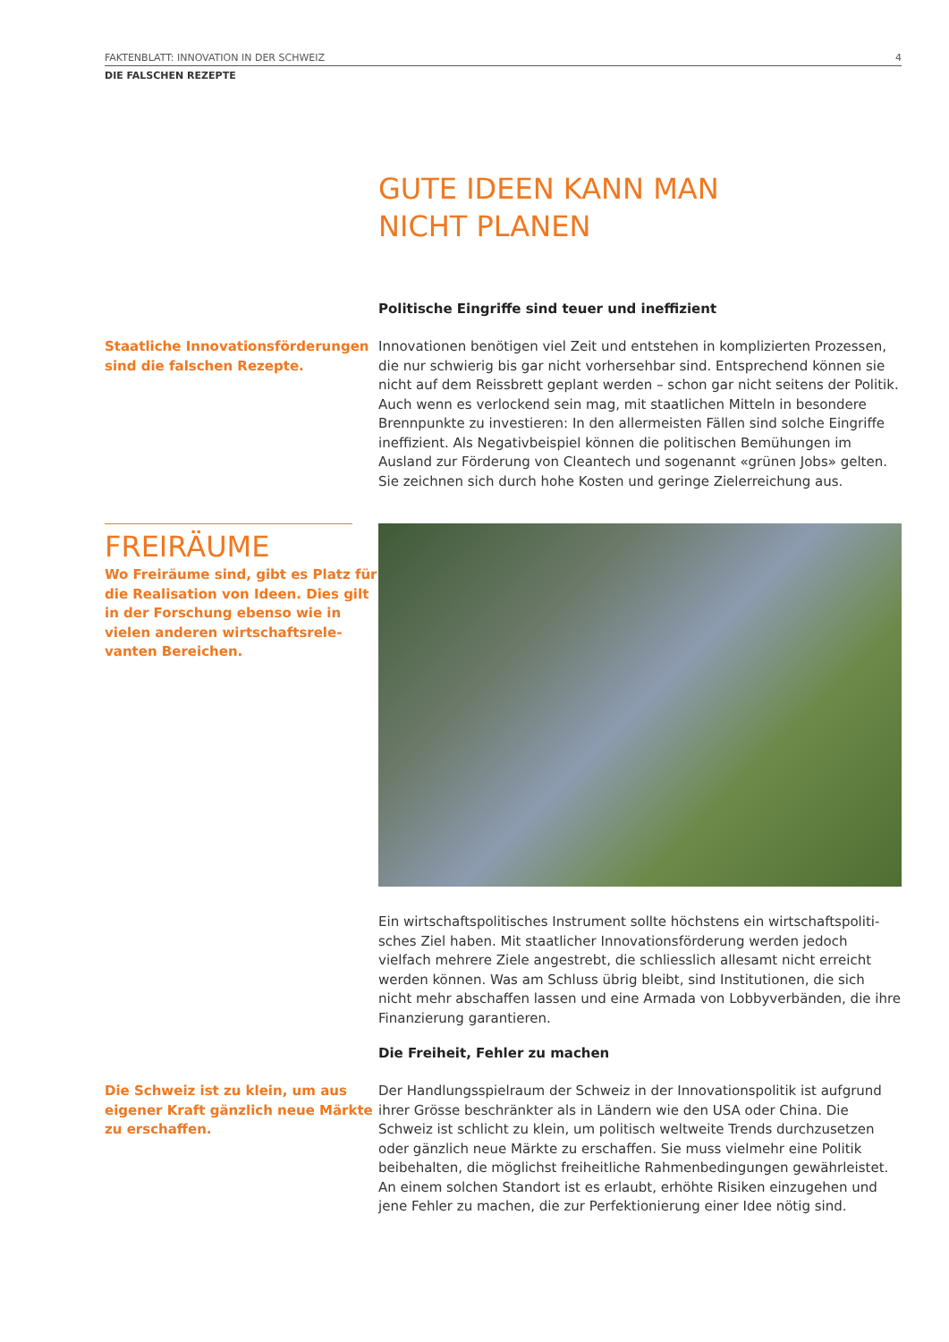FAKTENBLATT: INNOVATION IN DER SCHWEIZ 4
DIE FALSCHEN REZEPTE
GUTE IDEEN KANN MAN
NICHT PLANEN
Politische Eingriffe sind teuer und ineffizient
Staatliche Innovationsförderungen
sind die falschen Rezepte.
Innovationen benötigen viel Zeit und entstehen in komplizierten Prozessen, die nur schwierig bis gar nicht vorhersehbar sind. Entsprechend können sie nicht auf dem Reissbrett geplant werden – schon gar nicht seitens der Politik. Auch wenn es verlockend sein mag, mit staatlichen Mitteln in besondere Brenn­punkte zu investieren: In den allermeisten Fällen sind solche Eingriffe ineffi­zient. Als Negativbeispiel können die politischen Bemühungen im Ausland zur Förderung von Cleantech und sogenannt «grünen Jobs» gelten. Sie zeichnen sich durch hohe Kosten und geringe Zielerreichung aus.
FREIRÄUME
Wo Freiräume sind, gibt es Platz für die Realisation von Ideen. Dies gilt in der Forschung ebenso wie in vielen anderen wirtschaftsrele­vanten Bereichen.
Ein wirtschaftspolitisches Instrument sollte höchstens ein wirtschaftspoliti­sches Ziel haben. Mit staatlicher Innovationsförderung werden jedoch vielfach mehrere Ziele angestrebt, die schliesslich allesamt nicht erreicht werden können. Was am Schluss übrig bleibt, sind Institutionen, die sich nicht mehr abschaffen lassen und eine Armada von Lobbyverbänden, die ihre Finanzierung garantieren.
Die Freiheit, Fehler zu machen
Die Schweiz ist zu klein, um aus eigener Kraft gänzlich neue Märkte zu erschaffen.
Der Handlungsspielraum der Schweiz in der Innovationspolitik ist aufgrund ihrer Grösse beschränkter als in Ländern wie den USA oder China. Die Schweiz ist schlicht zu klein, um politisch weltweite Trends durchzusetzen oder gänzlich neue Märkte zu erschaffen. Sie muss vielmehr eine Politik beibehalten, die möglichst freiheitliche Rahmenbedingungen gewährleistet. An einem solchen Standort ist es erlaubt, erhöhte Risiken einzugehen und jene Fehler zu machen, die zur Perfektionierung einer Idee nötig sind.